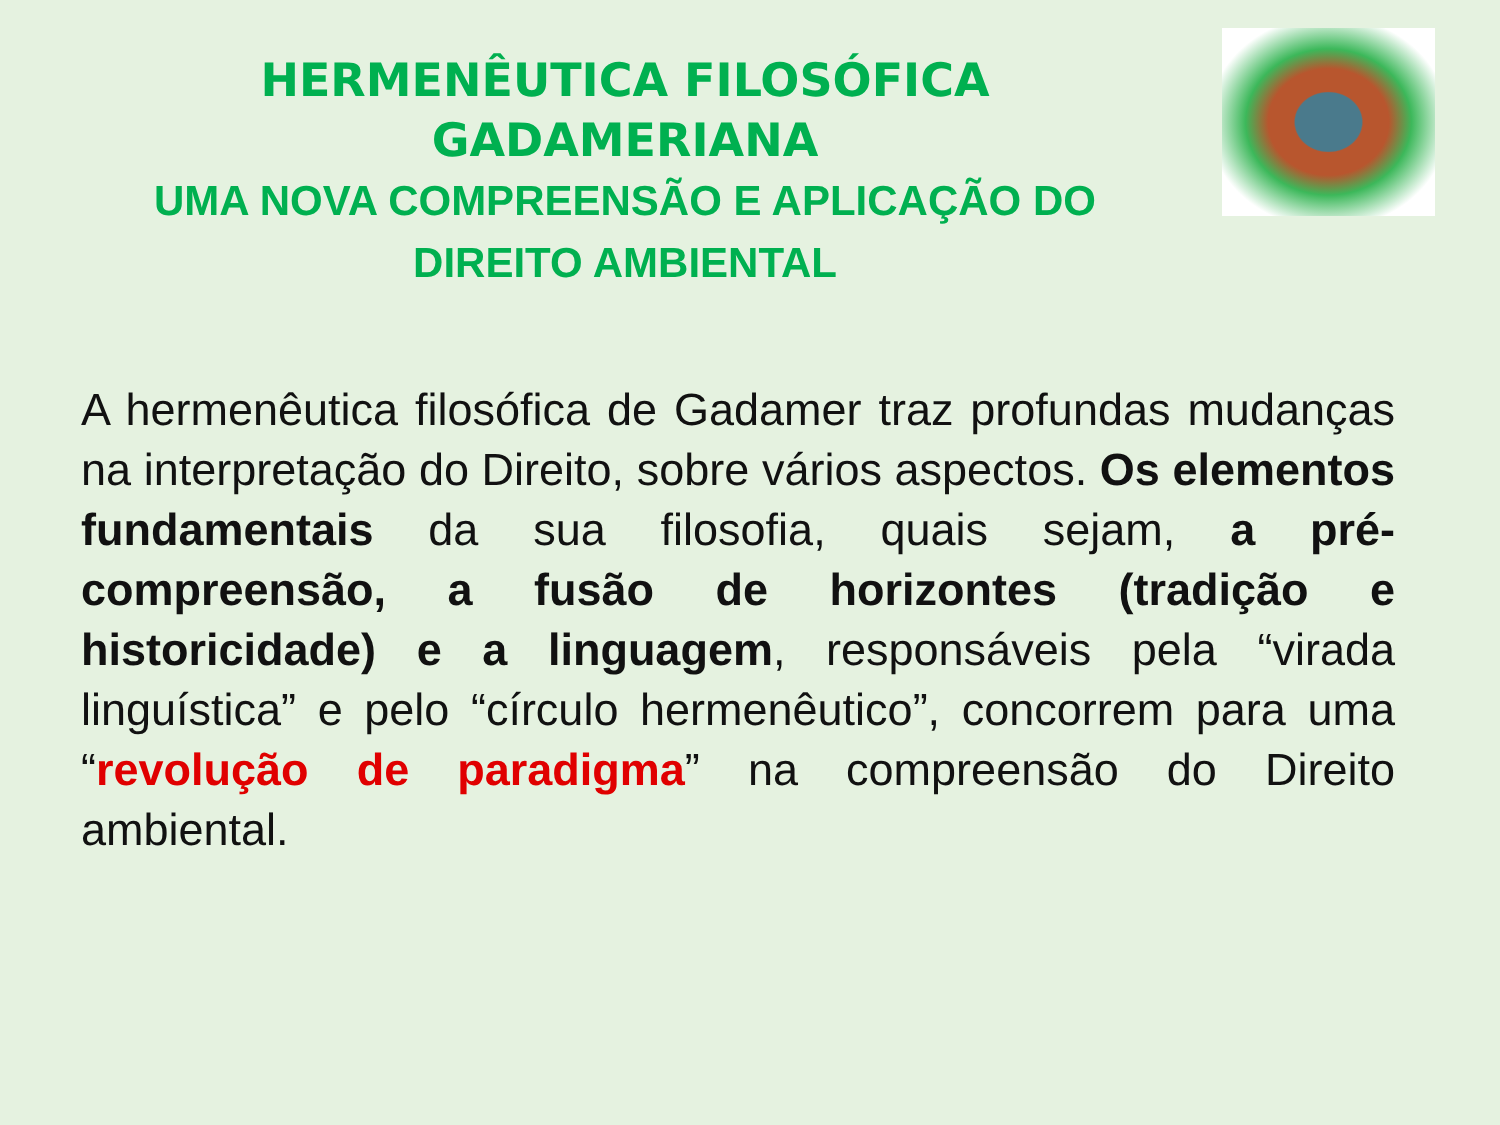HERMENÊUTICA FILOSÓFICA
GADAMERIANA
UMA NOVA COMPREENSÃO E APLICAÇÃO DO DIREITO AMBIENTAL
A hermenêutica filosófica de Gadamer traz profundas mudanças na interpretação do Direito, sobre vários aspectos. Os elementos fundamentais da sua filosofia, quais sejam, a pré-compreensão, a fusão de horizontes (tradição e historicidade) e a linguagem, responsáveis pela “virada linguística” e pelo “círculo hermenêutico”, concorrem para uma “revolução de paradigma” na compreensão do Direito ambiental.